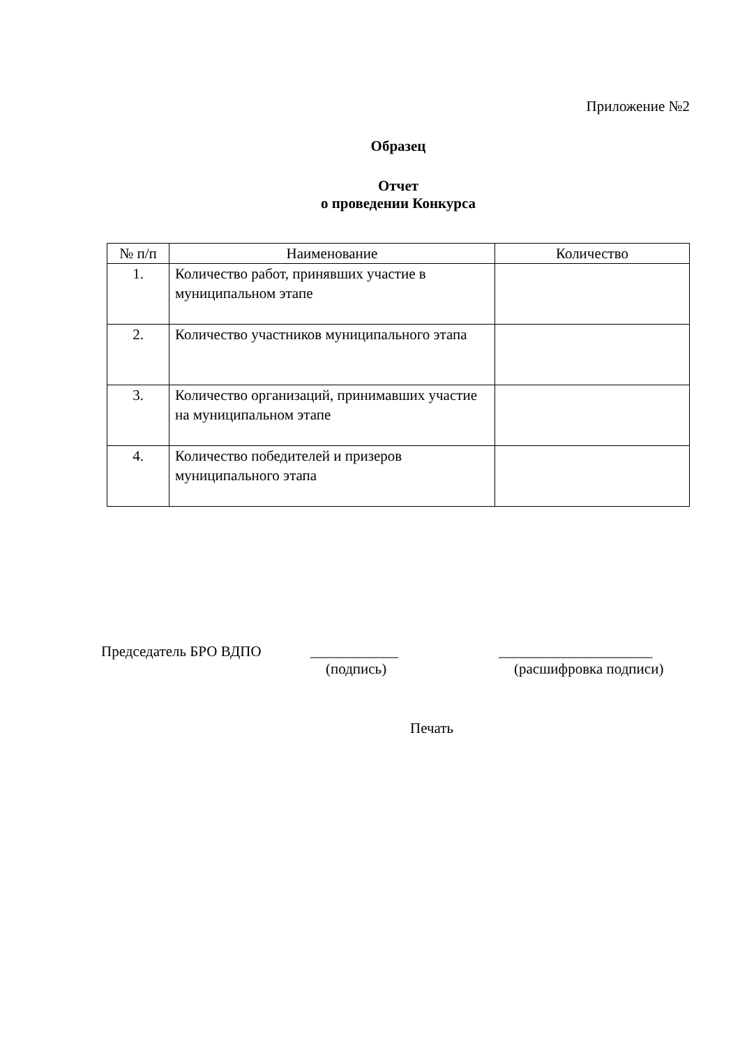Приложение №2
Образец
Отчет
о проведении Конкурса
| № п/п | Наименование | Количество |
| --- | --- | --- |
| 1. | Количество работ, принявших участие в муниципальном этапе | |
| 2. | Количество участников муниципального этапа | |
| 3. | Количество организаций, принимавших участие на муниципальном этапе | |
| 4. | Количество победителей и призеров муниципального этапа | |
Председатель БРО ВДПО ____________ _____________________
(подпись) (расшифровка подписи)
Печать